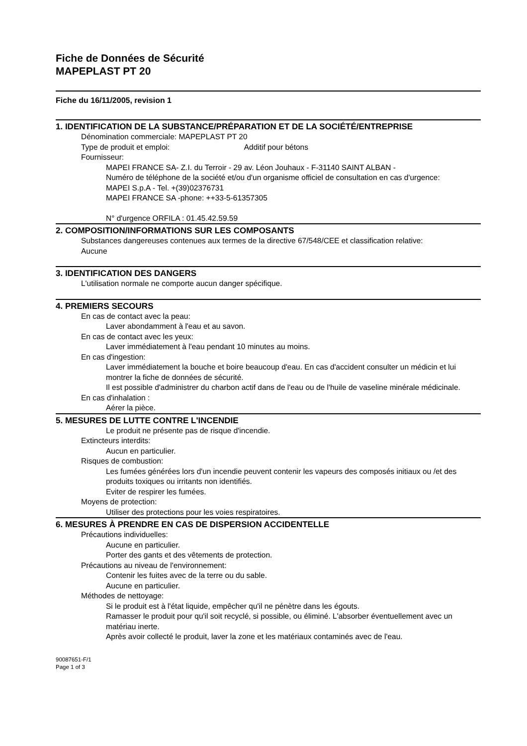Fiche de Données de Sécurité
MAPEPLAST PT 20
Fiche du 16/11/2005, revision 1
1. IDENTIFICATION DE LA SUBSTANCE/PRÉPARATION ET DE LA SOCIÉTÉ/ENTREPRISE
Dénomination commerciale: MAPEPLAST PT 20
Type de produit et emploi: Additif pour bétons
Fournisseur:
MAPEI FRANCE SA- Z.I. du Terroir - 29 av. Léon Jouhaux - F-31140 SAINT ALBAN -
Numéro de téléphone de la société et/ou d'un organisme officiel de consultation en cas d'urgence:
MAPEI S.p.A - Tel. +(39)02376731
MAPEI FRANCE SA -phone: ++33-5-61357305
N° d'urgence ORFILA : 01.45.42.59.59
2. COMPOSITION/INFORMATIONS SUR LES COMPOSANTS
Substances dangereuses contenues aux termes de la directive 67/548/CEE et classification relative:
Aucune
3. IDENTIFICATION DES DANGERS
L'utilisation normale ne comporte aucun danger spécifique.
4. PREMIERS SECOURS
En cas de contact avec la peau:
Laver abondamment à l'eau et au savon.
En cas de contact avec les yeux:
Laver immédiatement à l'eau pendant 10 minutes au moins.
En cas d'ingestion:
Laver immédiatement la bouche et boire beaucoup d'eau. En cas d'accident consulter un médicin et lui montrer la fiche de données de sécurité.
Il est possible d'administrer du charbon actif dans de l'eau ou de l'huile de vaseline minérale médicinale.
En cas d'inhalation :
Aérer la pièce.
5. MESURES DE LUTTE CONTRE L'INCENDIE
Le produit ne présente pas de risque d'incendie.
Extincteurs interdits:
Aucun en particulier.
Risques de combustion:
Les fumées générées lors d'un incendie peuvent contenir les vapeurs des composés initiaux ou /et des produits toxiques ou irritants non identifiés.
Eviter de respirer les fumées.
Moyens de protection:
Utiliser des protections pour les voies respiratoires.
6. MESURES À PRENDRE EN CAS DE DISPERSION ACCIDENTELLE
Précautions individuelles:
Aucune en particulier.
Porter des gants et des vêtements de protection.
Précautions au niveau de l'environnement:
Contenir les fuites avec de la terre ou du sable.
Aucune en particulier.
Méthodes de nettoyage:
Si le produit est à l'état liquide, empêcher qu'il ne pénètre dans les égouts.
Ramasser le produit pour qu'il soit recyclé, si possible, ou éliminé. L'absorber éventuellement avec un matériau inerte.
Après avoir collecté le produit, laver la zone et les matériaux contaminés avec de l'eau.
90087651-F/1
Page 1 of 3